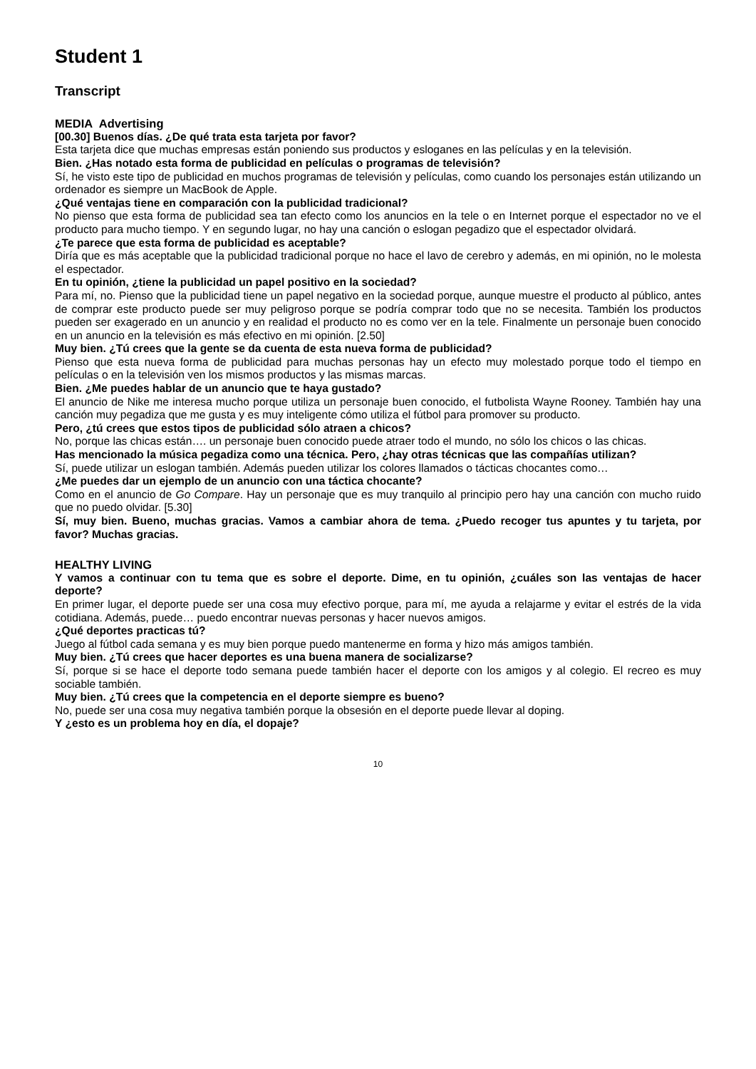Student 1
Transcript
MEDIA Advertising
[00.30] Buenos días. ¿De qué trata esta tarjeta por favor?
Esta tarjeta dice que muchas empresas están poniendo sus productos y esloganes en las películas y en la televisión.
Bien. ¿Has notado esta forma de publicidad en películas o programas de televisión?
Sí, he visto este tipo de publicidad en muchos programas de televisión y películas, como cuando los personajes están utilizando un ordenador es siempre un MacBook de Apple.
¿Qué ventajas tiene en comparación con la publicidad tradicional?
No pienso que esta forma de publicidad sea tan efecto como los anuncios en la tele o en Internet porque el espectador no ve el producto para mucho tiempo. Y en segundo lugar, no hay una canción o eslogan pegadizo que el espectador olvidará.
¿Te parece que esta forma de publicidad es aceptable?
Diría que es más aceptable que la publicidad tradicional porque no hace el lavo de cerebro y además, en mi opinión, no le molesta el espectador.
En tu opinión, ¿tiene la publicidad un papel positivo en la sociedad?
Para mí, no. Pienso que la publicidad tiene un papel negativo en la sociedad porque, aunque muestre el producto al público, antes de comprar este producto puede ser muy peligroso porque se podría comprar todo que no se necesita. También los productos pueden ser exagerado en un anuncio y en realidad el producto no es como ver en la tele. Finalmente un personaje buen conocido en un anuncio en la televisión es más efectivo en mi opinión. [2.50]
Muy bien. ¿Tú crees que la gente se da cuenta de esta nueva forma de publicidad?
Pienso que esta nueva forma de publicidad para muchas personas hay un efecto muy molestado porque todo el tiempo en películas o en la televisión ven los mismos productos y las mismas marcas.
Bien. ¿Me puedes hablar de un anuncio que te haya gustado?
El anuncio de Nike me interesa mucho porque utiliza un personaje buen conocido, el futbolista Wayne Rooney. También hay una canción muy pegadiza que me gusta y es muy inteligente cómo utiliza el fútbol para promover su producto.
Pero, ¿tú crees que estos tipos de publicidad sólo atraen a chicos?
No, porque las chicas están…. un personaje buen conocido puede atraer todo el mundo, no sólo los chicos o las chicas.
Has mencionado la música pegadiza como una técnica. Pero, ¿hay otras técnicas que las compañías utilizan?
Sí, puede utilizar un eslogan también. Además pueden utilizar los colores llamados o tácticas chocantes como…
¿Me puedes dar un ejemplo de un anuncio con una táctica chocante?
Como en el anuncio de Go Compare. Hay un personaje que es muy tranquilo al principio pero hay una canción con mucho ruido que no puedo olvidar. [5.30]
Sí, muy bien. Bueno, muchas gracias. Vamos a cambiar ahora de tema. ¿Puedo recoger tus apuntes y tu tarjeta, por favor? Muchas gracias.
HEALTHY LIVING
Y vamos a continuar con tu tema que es sobre el deporte. Dime, en tu opinión, ¿cuáles son las ventajas de hacer deporte?
En primer lugar, el deporte puede ser una cosa muy efectivo porque, para mí, me ayuda a relajarme y evitar el estrés de la vida cotidiana. Además, puede… puedo encontrar nuevas personas y hacer nuevos amigos.
¿Qué deportes practicas tú?
Juego al fútbol cada semana y es muy bien porque puedo mantenerme en forma y hizo más amigos también.
Muy bien. ¿Tú crees que hacer deportes es una buena manera de socializarse?
Sí, porque si se hace el deporte todo semana puede también hacer el deporte con los amigos y al colegio. El recreo es muy sociable también.
Muy bien. ¿Tú crees que la competencia en el deporte siempre es bueno?
No, puede ser una cosa muy negativa también porque la obsesión en el deporte puede llevar al doping.
Y ¿esto es un problema hoy en día, el dopaje?
10